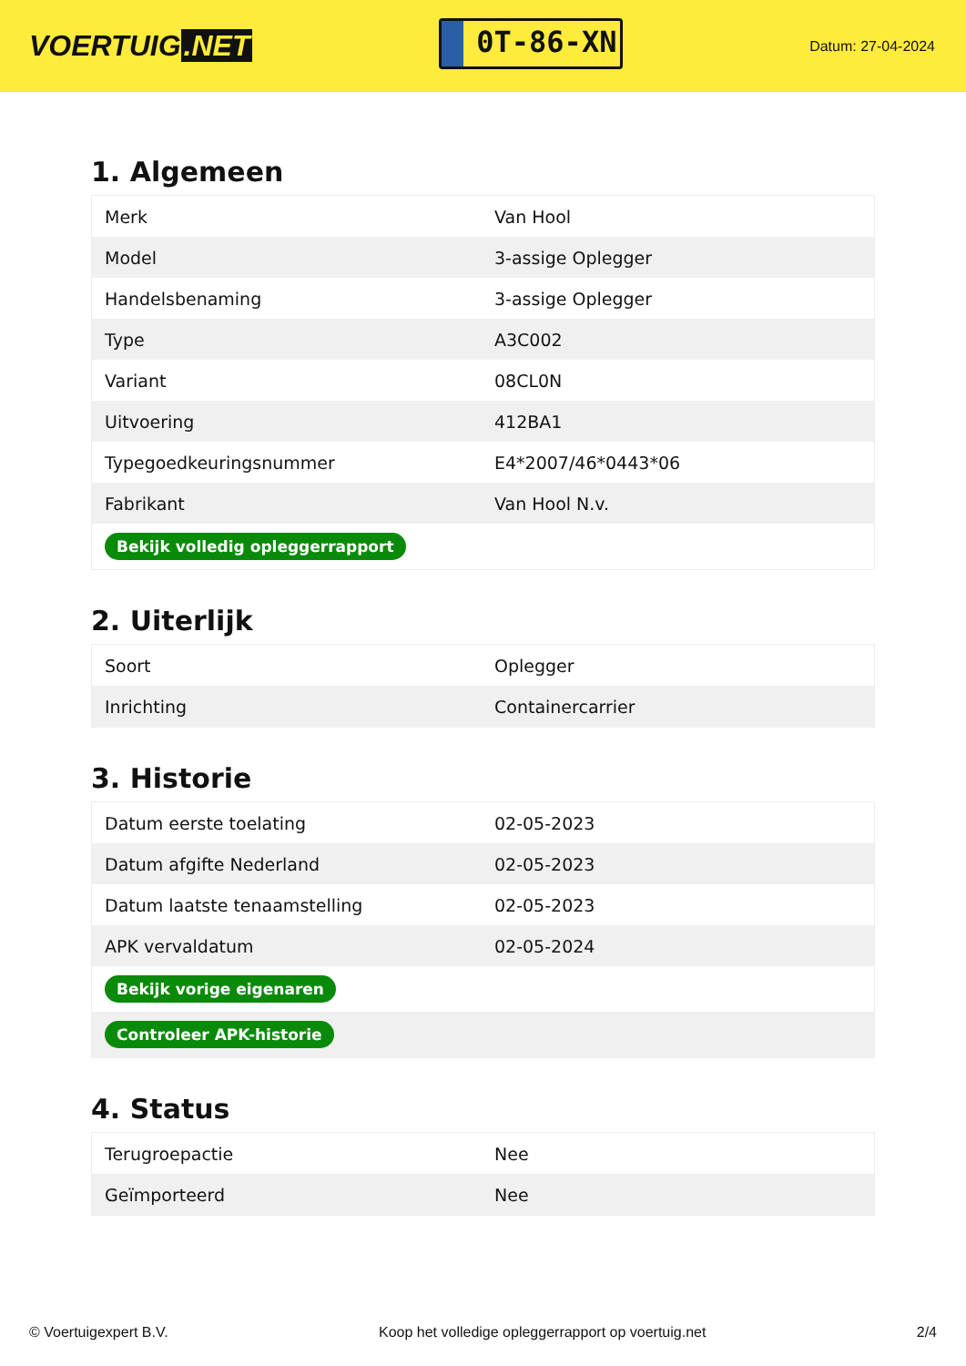VOERTUIG.NET
0T-86-XN
Datum: 27-04-2024
1. Algemeen
| Merk | Van Hool |
| Model | 3-assige Oplegger |
| Handelsbenaming | 3-assige Oplegger |
| Type | A3C002 |
| Variant | 08CL0N |
| Uitvoering | 412BA1 |
| Typegoedkeuringsnummer | E4*2007/46*0443*06 |
| Fabrikant | Van Hool N.v. |
| Bekijk volledig opleggerrapport | |
2. Uiterlijk
| Soort | Oplegger |
| Inrichting | Containercarrier |
3. Historie
| Datum eerste toelating | 02-05-2023 |
| Datum afgifte Nederland | 02-05-2023 |
| Datum laatste tenaamstelling | 02-05-2023 |
| APK vervaldatum | 02-05-2024 |
| Bekijk vorige eigenaren | |
| Controleer APK-historie | |
4. Status
| Terugroepactie | Nee |
| Geïmporteerd | Nee |
© Voertuigexpert B.V. Koop het volledige opleggerrapport op voertuig.net 2/4